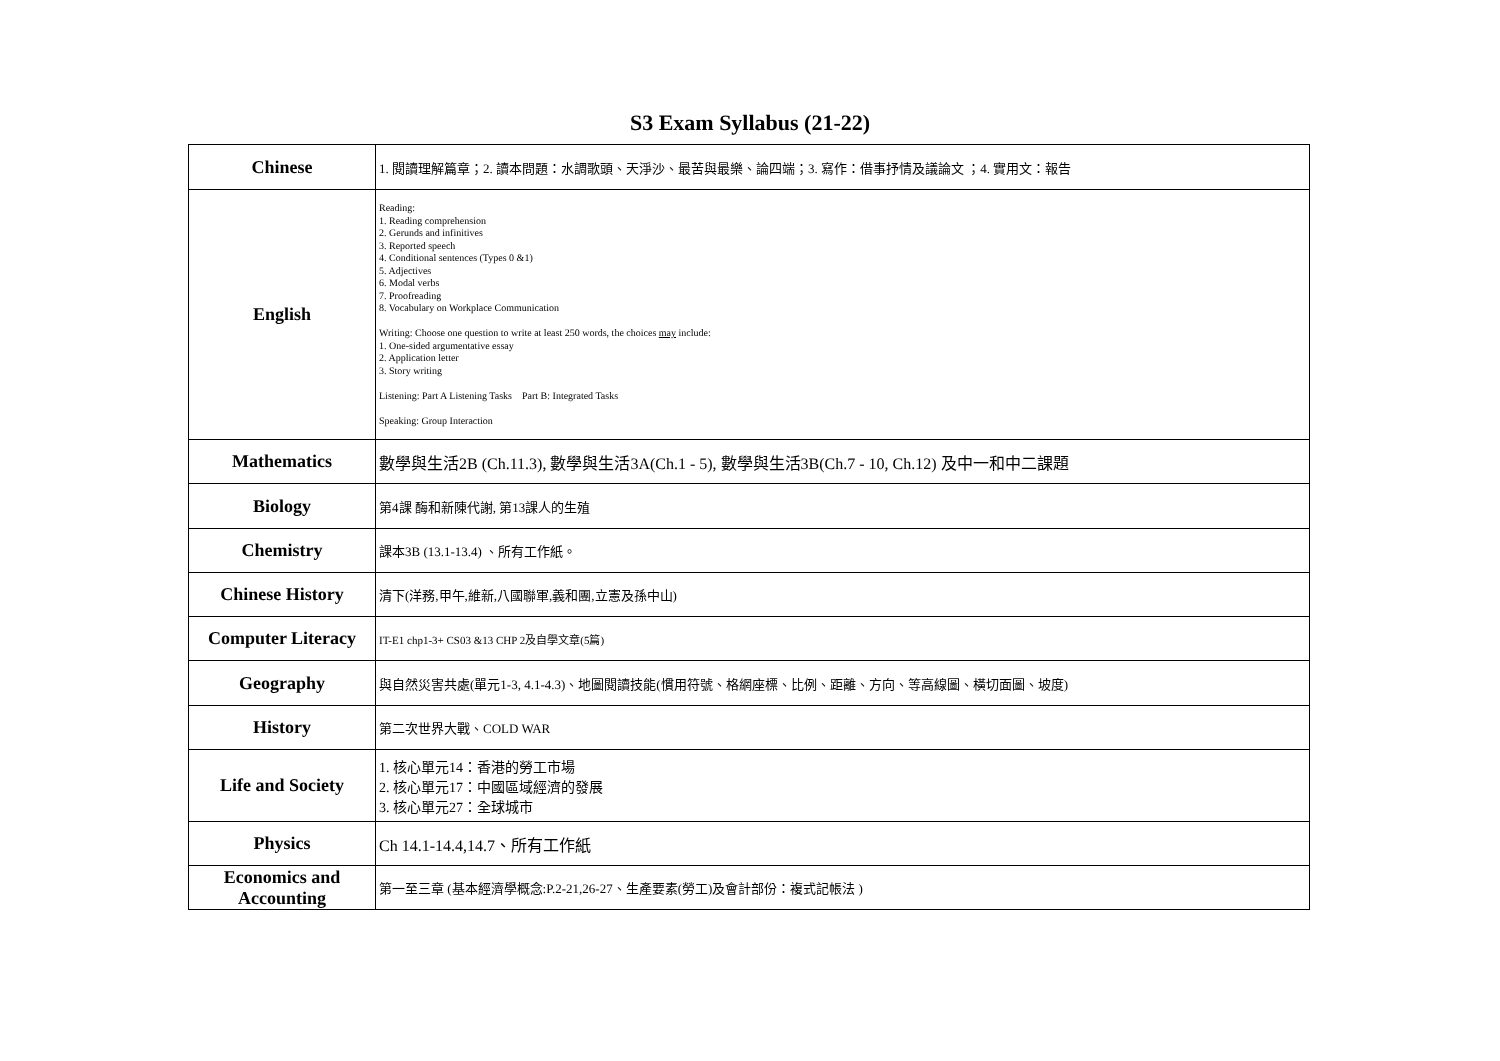S3 Exam Syllabus (21-22)
| Chinese | 1. 閱讀理解篇章；2. 讀本問題：水調歌頭、天淨沙、最苦與最樂、論四端；3. 寫作：借事抒情及議論文 ；4. 實用文：報告 |
| English | Reading: 1. Reading comprehension 2. Gerunds and infinitives 3. Reported speech 4. Conditional sentences (Types 0 &1) 5. Adjectives 6. Modal verbs 7. Proofreading 8. Vocabulary on Workplace Communication Writing: Choose one question to write at least 250 words, the choices may include: 1. One-sided argumentative essay 2. Application letter 3. Story writing Listening: Part A Listening Tasks Part B: Integrated Tasks Speaking: Group Interaction |
| Mathematics | 數學與生活2B (Ch.11.3), 數學與生活3A(Ch.1 - 5), 數學與生活3B(Ch.7 - 10, Ch.12) 及中一和中二課題 |
| Biology | 第4課 酶和新陳代謝, 第13課人的生殖 |
| Chemistry | 課本3B (13.1-13.4) 、所有工作紙。 |
| Chinese History | 清下(洋務,甲午,維新,八國聯軍,義和團,立憲及孫中山) |
| Computer Literacy | IT-E1 chp1-3+ CS03 &13 CHP 2及自學文章(5篇) |
| Geography | 與自然災害共處(單元1-3, 4.1-4.3)、地圖閱讀技能(慣用符號、格網座標、比例、距離、方向、等高線圖、橫切面圖、坡度) |
| History | 第二次世界大戰、COLD WAR |
| Life and Society | 1. 核心單元14：香港的勞工市場 2. 核心單元17：中國區域經濟的發展 3. 核心單元27：全球城市 |
| Physics | Ch 14.1-14.4,14.7、所有工作紙 |
| Economics and Accounting | 第一至三章 (基本經濟學概念:P.2-21,26-27、生產要素(勞工)及會計部份：複式記帳法 ) |